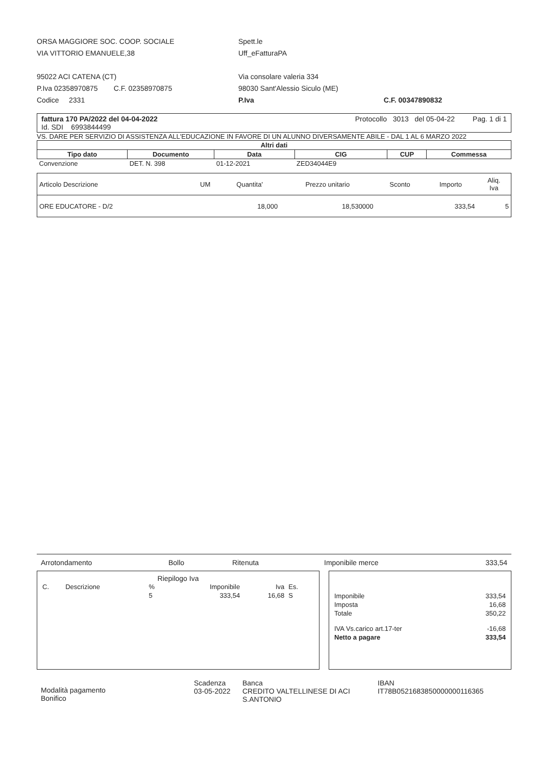ORSA MAGGIORE SOC. COOP. SOCIALE
VIA VITTORIO EMANUELE,38
95022 ACI CATENA (CT)
P.Iva 02358970875 C.F. 02358970875
Codice 2331
Spett.le
Uff_eFatturaPA
Via consolare valeria 334
98030 Sant'Alessio Siculo (ME)
P.Iva C.F. 00347890832
fattura 170 PA/2022 del 04-04-2022
Id. SDI 6993844499
Protocollo 3013 del 05-04-22 Pag. 1 di 1
VS. DARE PER SERVIZIO DI ASSISTENZA ALL'EDUCAZIONE IN FAVORE DI UN ALUNNO DIVERSAMENTE ABILE - DAL 1 AL 6 MARZO 2022
| Altri dati | | | | | |
| --- | --- | --- | --- | --- | --- |
| Tipo dato | Documento | Data | CIG | CUP | Commessa |
| Convenzione | DET. N. 398 | 01-12-2021 | ZED34044E9 | | |
| Articolo Descrizione | UM | Quantita' | Prezzo unitario | Sconto | Importo | Aliq. Iva |
| --- | --- | --- | --- | --- | --- | --- |
| ORE EDUCATORE - D/2 | | 18,000 | 18,530000 | | 333,54 | 5 |
Arrotondamento Bollo Ritenuta Imponibile merce 333,54
Riepilogo Iva
| C. | Descrizione | % | Imponibile | Iva | Es. |
| | | 5 | 333,54 | 16,68 | S |
| Imponibile | 333,54 |
| Imposta | 16,68 |
| Totale | 350,22 |
| IVA Vs.carico art.17-ter | -16,68 |
| Netto a pagare | 333,54 |
Modalità pagamento
Bonifico
Scadenza
03-05-2022
Banca
CREDITO VALTELLINESE DI ACI
S.ANTONIO
IBAN
IT78B0521683850000000116365